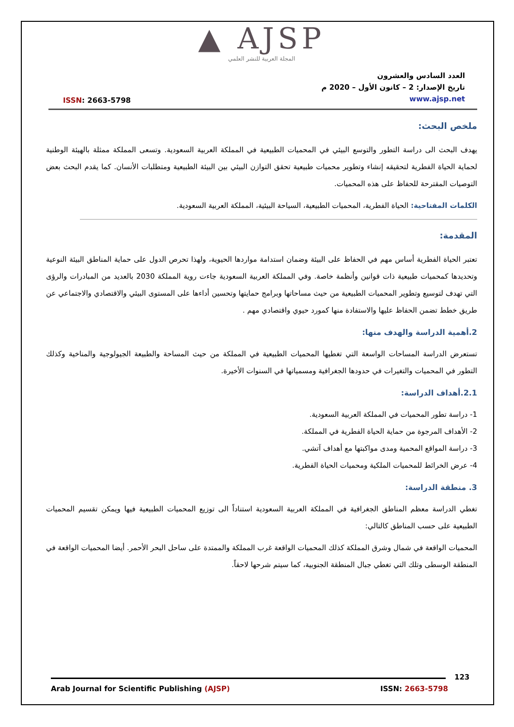▲ AJSP
المجلة العربية للنشر العلمي
ISSN: 2663-5798
العدد السادس والعشرون
تاريخ الإصدار: 2 – كانون الأول – 2020 م
www.ajsp.net
ملخص البحث:
يهدف البحث الى دراسة التطور والتوسع البيئي في المحميات الطبيعية في المملكة العربية السعودية. وتسعى المملكة ممثلة بالهيئة الوطنية لحماية الحياة الفطرية لتحقيقه إنشاء وتطوير محميات طبيعية تحقق التوازن البيئي بين البيئة الطبيعية ومتطلبات الأنسان. كما يقدم البحث بعض التوصيات المقترحة للحفاظ على هذه المحميات.
الكلمات المفتاحية: الحياة الفطرية، المحميات الطبيعية، السياحة البيئية، المملكة العربية السعودية.
المقدمة:
تعتبر الحياة الفطرية أساس مهم في الحفاظ على البيئة وضمان استدامة مواردها الحيوية، ولهذا تحرص الدول على حماية المناطق البيئة النوعية وتحديدها كمحميات طبيعية ذات قوانين وأنظمة خاصة. وفي المملكة العربية السعودية جاءت روية المملكة 2030 بالعديد من المبادرات والرؤى التي تهدف لتوسيع وتطوير المحميات الطبيعية من حيث مساحاتها وبرامج حمايتها وتحسين أداءها على المستوى البيئي والاقتصادي والاجتماعي عن طريق خطط تضمن الحفاظ عليها والاستفادة منها كمورد حيوي واقتصادي مهم .
2.أهمية الدراسة والهدف منها:
تستعرض الدراسة المساحات الواسعة التي تغطيها المحميات الطبيعية في المملكة من حيث المساحة والطبيعة الجيولوجية والمناخية وكذلك التطور في المحميات والتغيرات في حدودها الجغرافية ومسمياتها في السنوات الأخيرة.
2.1.أهداف الدراسة:
1- دراسة تطور المحميات في المملكة العربية السعودية.
2- الأهداف المرجوة من حماية الحياة الفطرية في المملكة.
3- دراسة المواقع المحمية ومدى مواكبتها مع أهداف آتشي.
4- عرض الخرائط للمحميات الملكية ومحميات الحياة الفطرية.
3. منطقة الدراسة:
تغطي الدراسة معظم المناطق الجغرافية في المملكة العربية السعودية استناداً الى توزيع المحميات الطبيعية فيها ويمكن تقسيم المحميات الطبيعية على حسب المناطق كالتالي:
المحميات الواقعة في شمال وشرق المملكة كذلك المحميات الواقعة غرب المملكة والممتدة على ساحل البحر الأحمر. أيضا المحميات الواقعة في المنطقة الوسطى وتلك التي تغطي جبال المنطقة الجنوبية، كما سيتم شرحها لاحقاً.
123
Arab Journal for Scientific Publishing (AJSP)
ISSN: 2663-5798